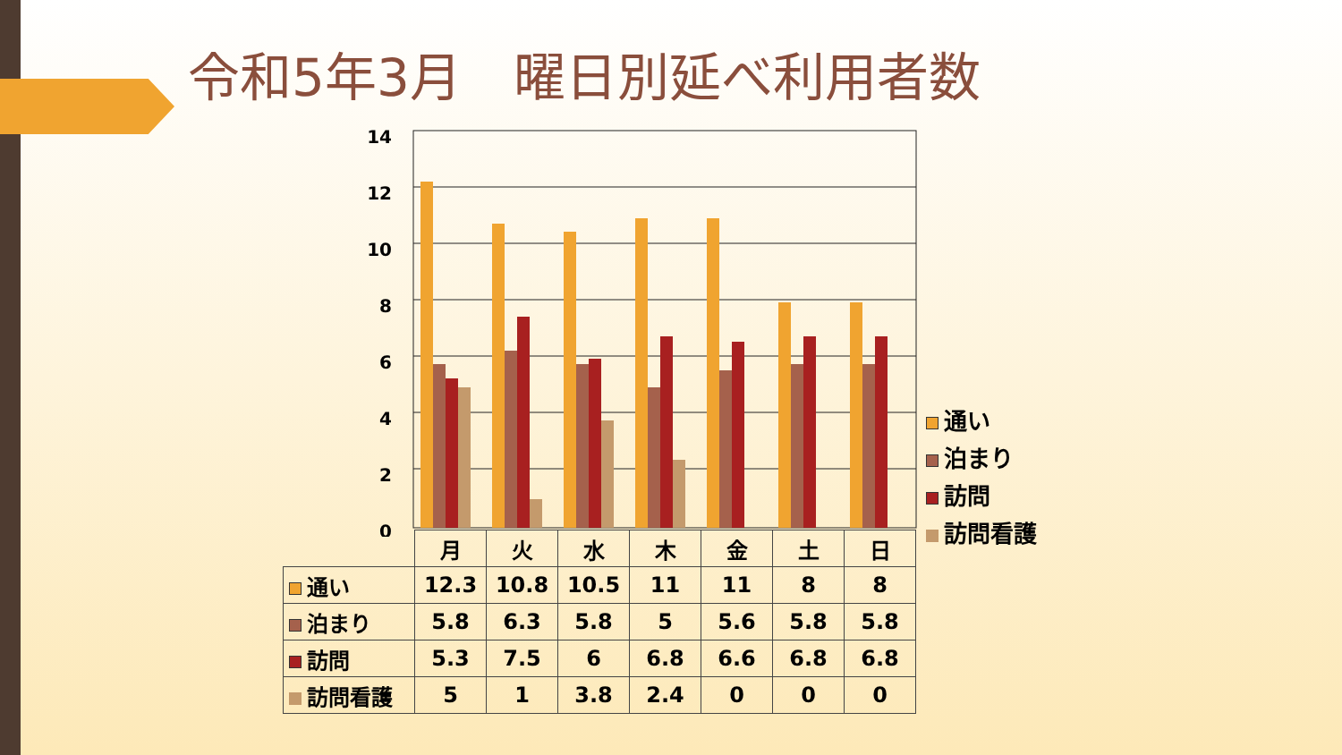令和5年3月　曜日別延べ利用者数
14
12
10
8
6
4
2
0
通い
泊まり
訪問
訪問看護
| | 月 | 火 | 水 | 木 | 金 | 土 | 日 |
| --- | --- | --- | --- | --- | --- | --- | --- |
| 通い | 12.3 | 10.8 | 10.5 | 11 | 11 | 8 | 8 |
| 泊まり | 5.8 | 6.3 | 5.8 | 5 | 5.6 | 5.8 | 5.8 |
| 訪問 | 5.3 | 7.5 | 6 | 6.8 | 6.6 | 6.8 | 6.8 |
| 訪問看護 | 5 | 1 | 3.8 | 2.4 | 0 | 0 | 0 |